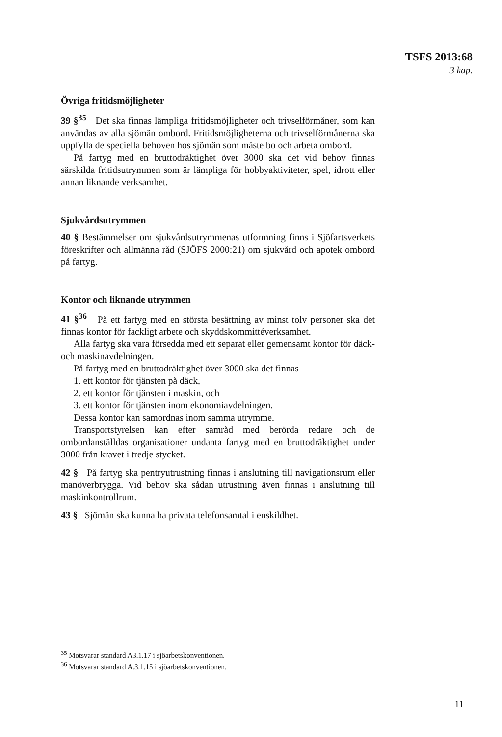TSFS 2013:68
3 kap.
Övriga fritidsmöjligheter
39 §<sup>35</sup> Det ska finnas lämpliga fritidsmöjligheter och trivselförmåner, som kan användas av alla sjömän ombord. Fritidsmöjligheterna och trivselförmånerna ska uppfylla de speciella behoven hos sjömän som måste bo och arbeta ombord.
På fartyg med en bruttodräktighet över 3000 ska det vid behov finnas särskilda fritidsutrymmen som är lämpliga för hobbyaktiviteter, spel, idrott eller annan liknande verksamhet.
Sjukvårdsutrymmen
40 § Bestämmelser om sjukvårdsutrymmenas utformning finns i Sjöfartsverkets föreskrifter och allmänna råd (SJÖFS 2000:21) om sjukvård och apotek ombord på fartyg.
Kontor och liknande utrymmen
41 §<sup>36</sup> På ett fartyg med en största besättning av minst tolv personer ska det finnas kontor för fackligt arbete och skyddskommittéverksamhet.
Alla fartyg ska vara försedda med ett separat eller gemensamt kontor för däck- och maskinavdelningen.
På fartyg med en bruttodräktighet över 3000 ska det finnas
1. ett kontor för tjänsten på däck,
2. ett kontor för tjänsten i maskin, och
3. ett kontor för tjänsten inom ekonomiavdelningen.
Dessa kontor kan samordnas inom samma utrymme.
Transportstyrelsen kan efter samråd med berörda redare och de ombordanställdas organisationer undanta fartyg med en bruttodräktighet under 3000 från kravet i tredje stycket.
42 § På fartyg ska pentryutrustning finnas i anslutning till navigationsrum eller manöverbrygga. Vid behov ska sådan utrustning även finnas i anslutning till maskinkontrollrum.
43 § Sjömän ska kunna ha privata telefonsamtal i enskildhet.
<sup>35</sup> Motsvarar standard A3.1.17 i sjöarbetskonventionen.
<sup>36</sup> Motsvarar standard A.3.1.15 i sjöarbetskonventionen.
11